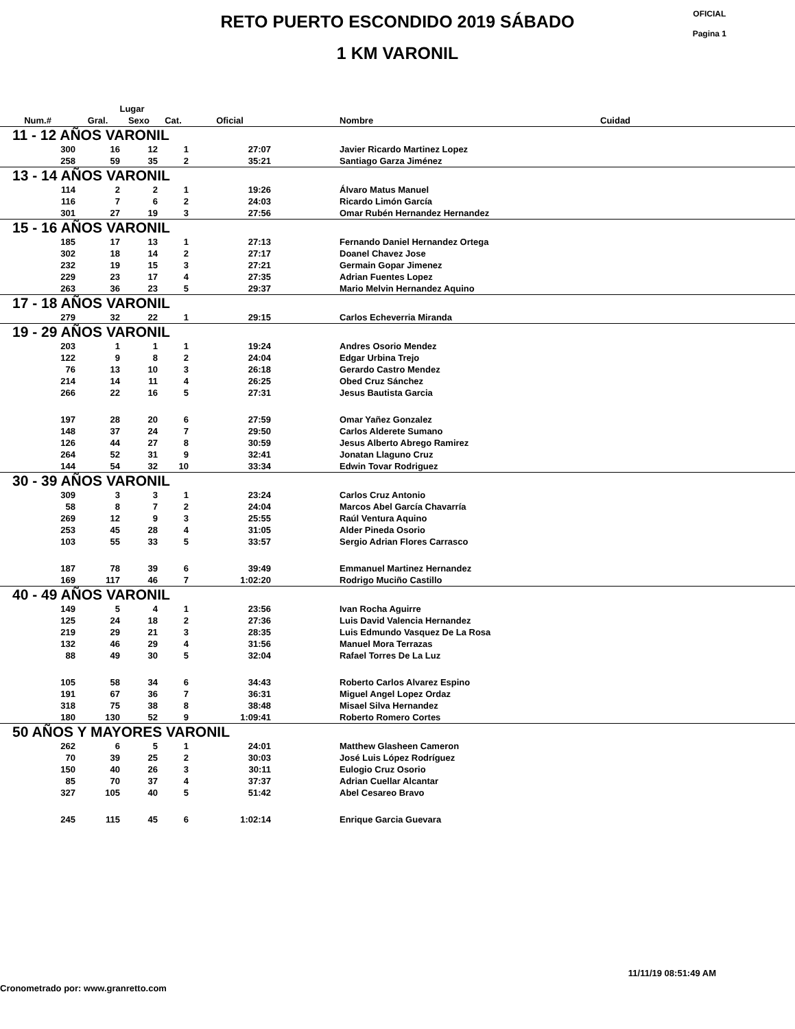RETO PUERTO ESCONDIDO 2019 SÁBADO
1 KM VARONIL
OFICIAL
Pagina 1
| | Lugar | | | | | | |
| --- | --- | --- | --- | --- | --- | --- | --- |
| Num.# | Gral. | Sexo | Cat. | Oficial | | Nombre | Cuidad |
| 11 - 12 AÑOS VARONIL | | | | | | | |
| 300 | 16 | 12 | 1 | 27:07 | | Javier Ricardo Martinez Lopez | |
| 258 | 59 | 35 | 2 | 35:21 | | Santiago Garza Jiménez | |
| 13 - 14 AÑOS VARONIL | | | | | | | |
| 114 | 2 | 2 | 1 | 19:26 | | Álvaro Matus Manuel | |
| 116 | 7 | 6 | 2 | 24:03 | | Ricardo Limón García | |
| 301 | 27 | 19 | 3 | 27:56 | | Omar Rubén Hernandez Hernandez | |
| 15 - 16 AÑOS VARONIL | | | | | | | |
| 185 | 17 | 13 | 1 | 27:13 | | Fernando Daniel Hernandez Ortega | |
| 302 | 18 | 14 | 2 | 27:17 | | Doanel Chavez Jose | |
| 232 | 19 | 15 | 3 | 27:21 | | Germain Gopar Jimenez | |
| 229 | 23 | 17 | 4 | 27:35 | | Adrian Fuentes Lopez | |
| 263 | 36 | 23 | 5 | 29:37 | | Mario Melvin Hernandez Aquino | |
| 17 - 18 AÑOS VARONIL | | | | | | | |
| 279 | 32 | 22 | 1 | 29:15 | | Carlos Echeverria Miranda | |
| 19 - 29 AÑOS VARONIL | | | | | | | |
| 203 | 1 | 1 | 1 | 19:24 | | Andres Osorio Mendez | |
| 122 | 9 | 8 | 2 | 24:04 | | Edgar Urbina Trejo | |
| 76 | 13 | 10 | 3 | 26:18 | | Gerardo Castro Mendez | |
| 214 | 14 | 11 | 4 | 26:25 | | Obed Cruz Sánchez | |
| 266 | 22 | 16 | 5 | 27:31 | | Jesus Bautista Garcia | |
| 197 | 28 | 20 | 6 | 27:59 | | Omar Yañez Gonzalez | |
| 148 | 37 | 24 | 7 | 29:50 | | Carlos Alderete Sumano | |
| 126 | 44 | 27 | 8 | 30:59 | | Jesus Alberto Abrego Ramirez | |
| 264 | 52 | 31 | 9 | 32:41 | | Jonatan Llaguno Cruz | |
| 144 | 54 | 32 | 10 | 33:34 | | Edwin Tovar Rodriguez | |
| 30 - 39 AÑOS VARONIL | | | | | | | |
| 309 | 3 | 3 | 1 | 23:24 | | Carlos Cruz Antonio | |
| 58 | 8 | 7 | 2 | 24:04 | | Marcos Abel García Chavarría | |
| 269 | 12 | 9 | 3 | 25:55 | | Raúl Ventura Aquino | |
| 253 | 45 | 28 | 4 | 31:05 | | Alder Pineda Osorio | |
| 103 | 55 | 33 | 5 | 33:57 | | Sergio Adrian Flores Carrasco | |
| 187 | 78 | 39 | 6 | 39:49 | | Emmanuel Martinez Hernandez | |
| 169 | 117 | 46 | 7 | 1:02:20 | | Rodrigo Muciño Castillo | |
| 40 - 49 AÑOS VARONIL | | | | | | | |
| 149 | 5 | 4 | 1 | 23:56 | | Ivan Rocha Aguirre | |
| 125 | 24 | 18 | 2 | 27:36 | | Luis David Valencia Hernandez | |
| 219 | 29 | 21 | 3 | 28:35 | | Luis Edmundo Vasquez De La Rosa | |
| 132 | 46 | 29 | 4 | 31:56 | | Manuel Mora Terrazas | |
| 88 | 49 | 30 | 5 | 32:04 | | Rafael Torres De La Luz | |
| 105 | 58 | 34 | 6 | 34:43 | | Roberto Carlos Alvarez Espino | |
| 191 | 67 | 36 | 7 | 36:31 | | Miguel Angel Lopez Ordaz | |
| 318 | 75 | 38 | 8 | 38:48 | | Misael Silva Hernandez | |
| 180 | 130 | 52 | 9 | 1:09:41 | | Roberto Romero Cortes | |
| 50 AÑOS Y MAYORES VARONIL | | | | | | | |
| 262 | 6 | 5 | 1 | 24:01 | | Matthew Glasheen Cameron | |
| 70 | 39 | 25 | 2 | 30:03 | | José Luis López Rodríguez | |
| 150 | 40 | 26 | 3 | 30:11 | | Eulogio Cruz Osorio | |
| 85 | 70 | 37 | 4 | 37:37 | | Adrian Cuellar Alcantar | |
| 327 | 105 | 40 | 5 | 51:42 | | Abel Cesareo Bravo | |
| 245 | 115 | 45 | 6 | 1:02:14 | | Enrique Garcia Guevara | |
11/11/19 08:51:49 AM
Cronometrado por: www.granretto.com